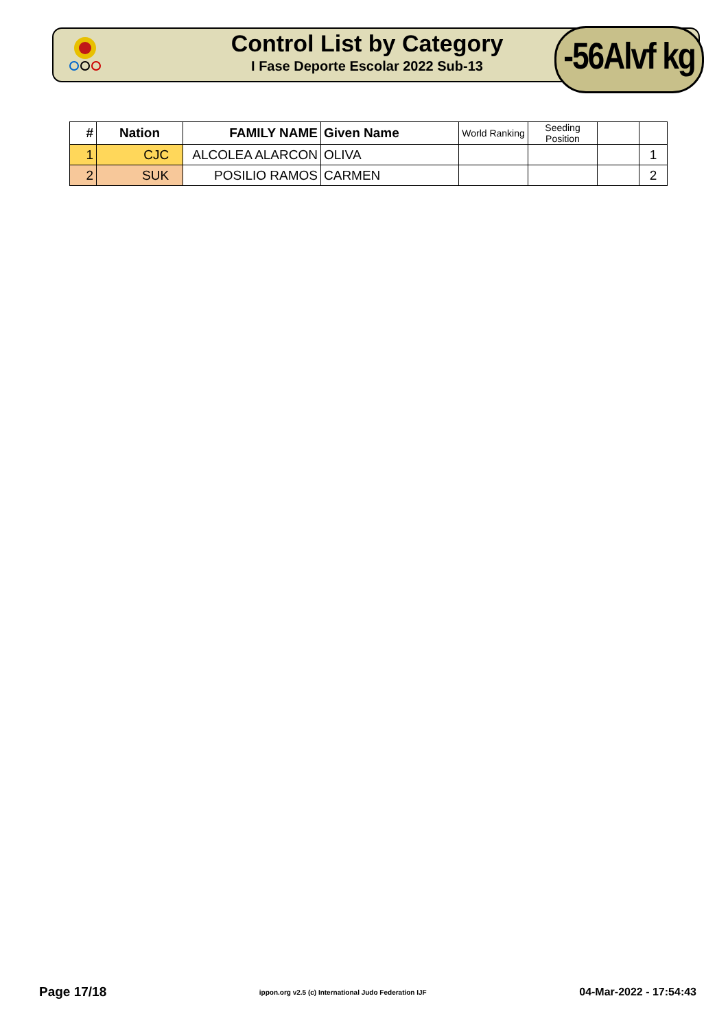Control List by Category
I Fase Deporte Escolar 2022 Sub-13
-56Alvf kg
| # | Nation | FAMILY NAME | Given Name | World Ranking | Seeding Position | | |
| --- | --- | --- | --- | --- | --- | --- | --- |
| 1 | CJC | ALCOLEA ALARCON | OLIVA | | | | 1 |
| 2 | SUK | POSILIO RAMOS | CARMEN | | | | 2 |
Page 17/18 ippon.org v2.5 (c) International Judo Federation IJF 04-Mar-2022 - 17:54:43